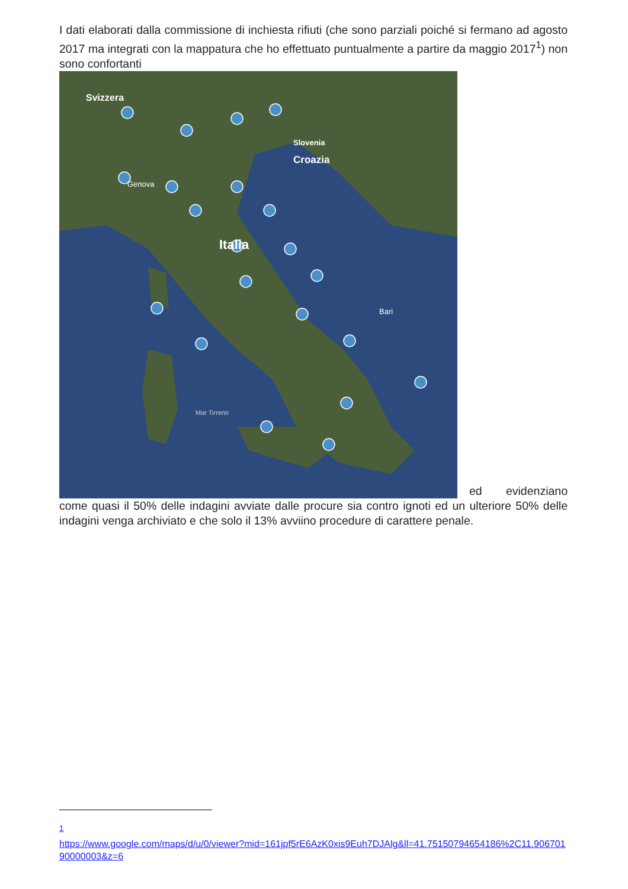I dati elaborati dalla commissione di inchiesta rifiuti (che sono parziali poiché si fermano ad agosto 2017 ma integrati con la mappatura che ho effettuato puntualmente a partire da maggio 2017<sup>1</sup>) non sono confortanti
Svizzera
Slovenia
Croazia
Italia
Genova
Bari
Mar Tirreno
ed evidenziano
come quasi il 50% delle indagini avviate dalle procure sia contro ignoti ed un ulteriore 50% delle indagini venga archiviato e che solo il 13% avviino procedure di carattere penale.
<sup>1</sup>
https://www.google.com/maps/d/u/0/viewer?mid=161jpf5rE6AzK0xis9Euh7DJAlg&ll=41.75150794654186%2C11.90670190000003&z=6